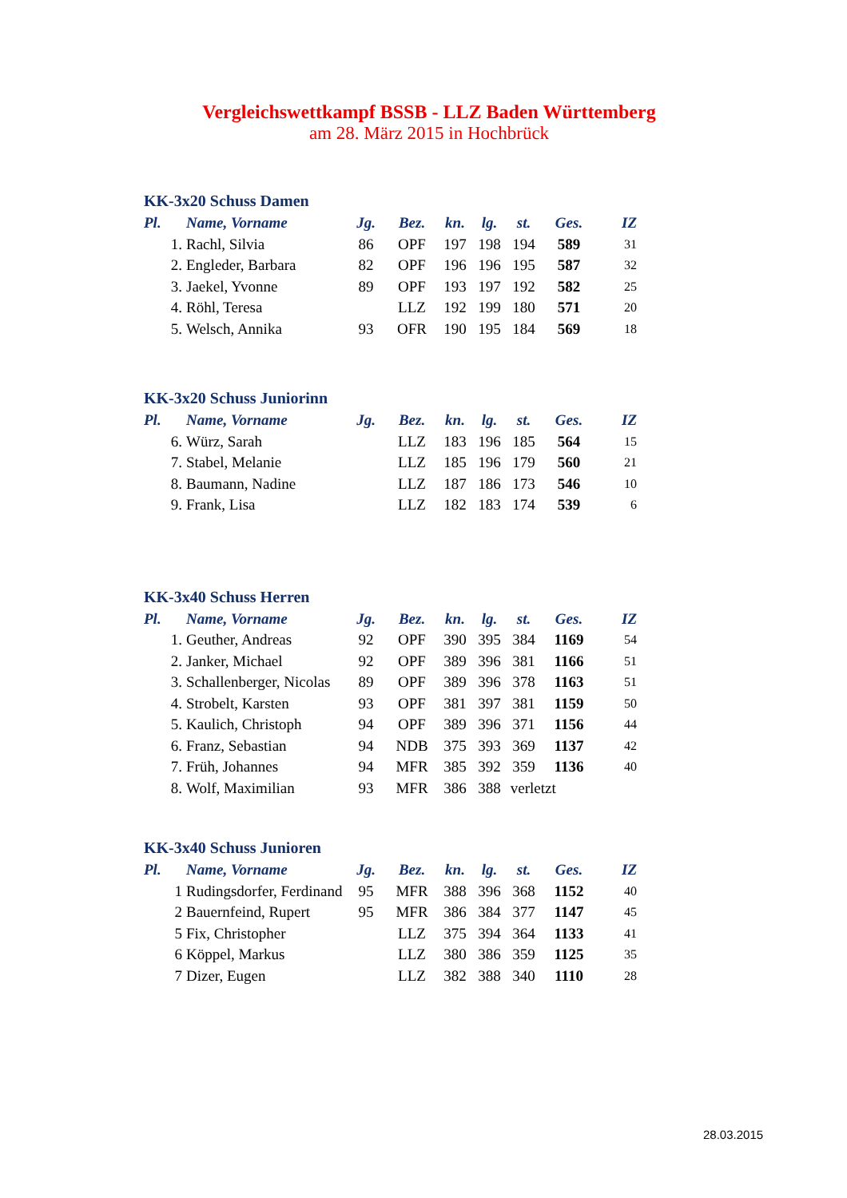Vergleichswettkampf BSSB - LLZ Baden Württemberg
am 28. März 2015 in Hochbrück
KK-3x20 Schuss Damen
| Pl. | Name, Vorname | Jg. | Bez. | kn. | lg. | st. | Ges. | IZ |
| --- | --- | --- | --- | --- | --- | --- | --- | --- |
| 1. | Rachl, Silvia | 86 | OPF | 197 | 198 | 194 | 589 | 31 |
| 2. | Engleder, Barbara | 82 | OPF | 196 | 196 | 195 | 587 | 32 |
| 3. | Jaekel, Yvonne | 89 | OPF | 193 | 197 | 192 | 582 | 25 |
| 4. | Röhl, Teresa | | LLZ | 192 | 199 | 180 | 571 | 20 |
| 5. | Welsch, Annika | 93 | OFR | 190 | 195 | 184 | 569 | 18 |
KK-3x20 Schuss Juniorinn
| Pl. | Name, Vorname | Jg. | Bez. | kn. | lg. | st. | Ges. | IZ |
| --- | --- | --- | --- | --- | --- | --- | --- | --- |
| 6. | Würz, Sarah | | LLZ | 183 | 196 | 185 | 564 | 15 |
| 7. | Stabel, Melanie | | LLZ | 185 | 196 | 179 | 560 | 21 |
| 8. | Baumann, Nadine | | LLZ | 187 | 186 | 173 | 546 | 10 |
| 9. | Frank, Lisa | | LLZ | 182 | 183 | 174 | 539 | 6 |
KK-3x40 Schuss Herren
| Pl. | Name, Vorname | Jg. | Bez. | kn. | lg. | st. | Ges. | IZ |
| --- | --- | --- | --- | --- | --- | --- | --- | --- |
| 1. | Geuther, Andreas | 92 | OPF | 390 | 395 | 384 | 1169 | 54 |
| 2. | Janker, Michael | 92 | OPF | 389 | 396 | 381 | 1166 | 51 |
| 3. | Schallenberger, Nicolas | 89 | OPF | 389 | 396 | 378 | 1163 | 51 |
| 4. | Strobelt, Karsten | 93 | OPF | 381 | 397 | 381 | 1159 | 50 |
| 5. | Kaulich, Christoph | 94 | OPF | 389 | 396 | 371 | 1156 | 44 |
| 6. | Franz, Sebastian | 94 | NDB | 375 | 393 | 369 | 1137 | 42 |
| 7. | Früh, Johannes | 94 | MFR | 385 | 392 | 359 | 1136 | 40 |
| 8. | Wolf, Maximilian | 93 | MFR | 386 | 388 | verletzt | | |
KK-3x40 Schuss Junioren
| Pl. | Name, Vorname | Jg. | Bez. | kn. | lg. | st. | Ges. | IZ |
| --- | --- | --- | --- | --- | --- | --- | --- | --- |
| 1 | Rudingsdorfer, Ferdinand | 95 | MFR | 388 | 396 | 368 | 1152 | 40 |
| 2 | Bauernfeind, Rupert | 95 | MFR | 386 | 384 | 377 | 1147 | 45 |
| 5 | Fix, Christopher | | LLZ | 375 | 394 | 364 | 1133 | 41 |
| 6 | Köppel, Markus | | LLZ | 380 | 386 | 359 | 1125 | 35 |
| 7 | Dizer, Eugen | | LLZ | 382 | 388 | 340 | 1110 | 28 |
28.03.2015